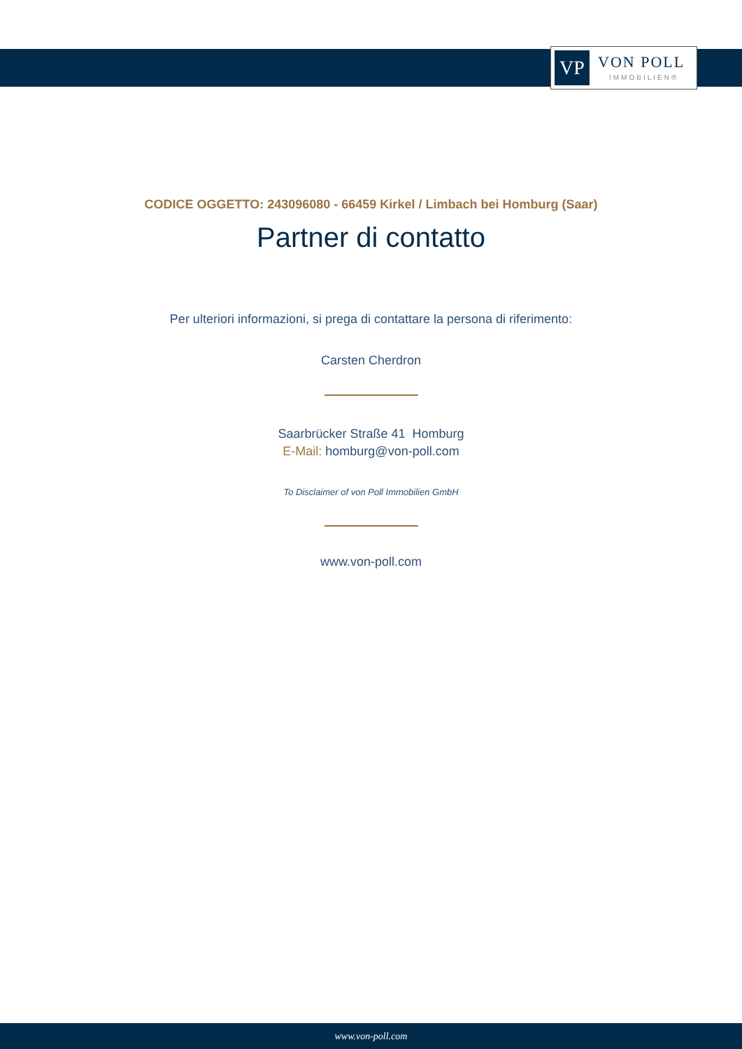VP
VON POLL
IMMOBILIEN®
CODICE OGGETTO: 243096080 - 66459 Kirkel / Limbach bei Homburg (Saar)
Partner di contatto
Per ulteriori informazioni, si prega di contattare la persona di riferimento:
Carsten Cherdron
Saarbrücker Straße 41 Homburg
E-Mail: homburg@von-poll.com
To Disclaimer of von Poll Immobilien GmbH
www.von-poll.com
www.von-poll.com